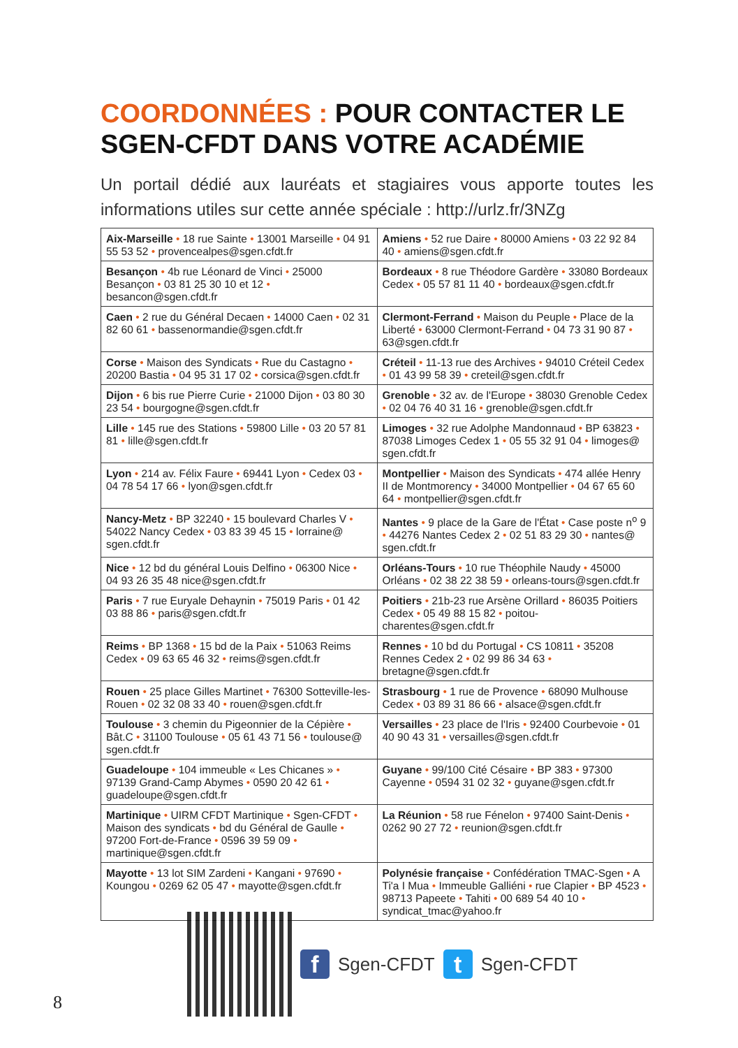COORDONNÉES : POUR CONTACTER LE SGEN-CFDT DANS VOTRE ACADÉMIE
Un portail dédié aux lauréats et stagiaires vous apporte toutes les informations utiles sur cette année spéciale : http://urlz.fr/3NZg
| Aix-Marseille • 18 rue Sainte • 13001 Marseille • 04 91 55 53 52 • provencealpes@sgen.cfdt.fr | Amiens • 52 rue Daire • 80000 Amiens • 03 22 92 84 40 • amiens@sgen.cfdt.fr |
| Besançon • 4b rue Léonard de Vinci • 25000 Besançon • 03 81 25 30 10 et 12 • besancon@sgen.cfdt.fr | Bordeaux • 8 rue Théodore Gardère • 33080 Bordeaux Cedex • 05 57 81 11 40 • bordeaux@sgen.cfdt.fr |
| Caen • 2 rue du Général Decaen • 14000 Caen • 02 31 82 60 61 • bassenormandie@sgen.cfdt.fr | Clermont-Ferrand • Maison du Peuple • Place de la Liberté • 63000 Clermont-Ferrand • 04 73 31 90 87 • 63@sgen.cfdt.fr |
| Corse • Maison des Syndicats • Rue du Castagno • 20200 Bastia • 04 95 31 17 02 • corsica@sgen.cfdt.fr | Créteil • 11-13 rue des Archives • 94010 Créteil Cedex • 01 43 99 58 39 • creteil@sgen.cfdt.fr |
| Dijon • 6 bis rue Pierre Curie • 21000 Dijon • 03 80 30 23 54 • bourgogne@sgen.cfdt.fr | Grenoble • 32 av. de l'Europe • 38030 Grenoble Cedex • 02 04 76 40 31 16 • grenoble@sgen.cfdt.fr |
| Lille • 145 rue des Stations • 59800 Lille • 03 20 57 81 81 • lille@sgen.cfdt.fr | Limoges • 32 rue Adolphe Mandonnaud • BP 63823 • 87038 Limoges Cedex 1 • 05 55 32 91 04 • limoges@ sgen.cfdt.fr |
| Lyon • 214 av. Félix Faure • 69441 Lyon • Cedex 03 • 04 78 54 17 66 • lyon@sgen.cfdt.fr | Montpellier • Maison des Syndicats • 474 allée Henry II de Montmorency • 34000 Montpellier • 04 67 65 60 64 • montpellier@sgen.cfdt.fr |
| Nancy-Metz • BP 32240 • 15 boulevard Charles V • 54022 Nancy Cedex • 03 83 39 45 15 • lorraine@ sgen.cfdt.fr | Nantes • 9 place de la Gare de l'État • Case poste n<sup>o</sup> 9 • 44276 Nantes Cedex 2 • 02 51 83 29 30 • nantes@ sgen.cfdt.fr |
| Nice • 12 bd du général Louis Delfino • 06300 Nice • 04 93 26 35 48 nice@sgen.cfdt.fr | Orléans-Tours • 10 rue Théophile Naudy • 45000 Orléans • 02 38 22 38 59 • orleans-tours@sgen.cfdt.fr |
| Paris • 7 rue Euryale Dehaynin • 75019 Paris • 01 42 03 88 86 • paris@sgen.cfdt.fr | Poitiers • 21b-23 rue Arsène Orillard • 86035 Poitiers Cedex • 05 49 88 15 82 • poitou-charentes@sgen.cfdt.fr |
| Reims • BP 1368 • 15 bd de la Paix • 51063 Reims Cedex • 09 63 65 46 32 • reims@sgen.cfdt.fr | Rennes • 10 bd du Portugal • CS 10811 • 35208 Rennes Cedex 2 • 02 99 86 34 63 • bretagne@sgen.cfdt.fr |
| Rouen • 25 place Gilles Martinet • 76300 Sotteville-les-Rouen • 02 32 08 33 40 • rouen@sgen.cfdt.fr | Strasbourg • 1 rue de Provence • 68090 Mulhouse Cedex • 03 89 31 86 66 • alsace@sgen.cfdt.fr |
| Toulouse • 3 chemin du Pigeonnier de la Cépière • Bât.C • 31100 Toulouse • 05 61 43 71 56 • toulouse@ sgen.cfdt.fr | Versailles • 23 place de l'Iris • 92400 Courbevoie • 01 40 90 43 31 • versailles@sgen.cfdt.fr |
| Guadeloupe • 104 immeuble « Les Chicanes » • 97139 Grand-Camp Abymes • 0590 20 42 61 • guadeloupe@sgen.cfdt.fr | Guyane • 99/100 Cité Césaire • BP 383 • 97300 Cayenne • 0594 31 02 32 • guyane@sgen.cfdt.fr |
| Martinique • UIRM CFDT Martinique • Sgen-CFDT • Maison des syndicats • bd du Général de Gaulle • 97200 Fort-de-France • 0596 39 59 09 • martinique@sgen.cfdt.fr | La Réunion • 58 rue Fénelon • 97400 Saint-Denis • 0262 90 27 72 • reunion@sgen.cfdt.fr |
| Mayotte • 13 lot SIM Zardeni • Kangani • 97690 • Koungou • 0269 62 05 47 • mayotte@sgen.cfdt.fr | Polynésie française • Confédération TMAC-Sgen • A Ti'a I Mua • Immeuble Galliéni • rue Clapier • BP 4523 • 98713 Papeete • Tahiti • 00 689 54 40 10 • syndicat_tmac@yahoo.fr |
f
Sgen-CFDT
t
Sgen-CFDT
8